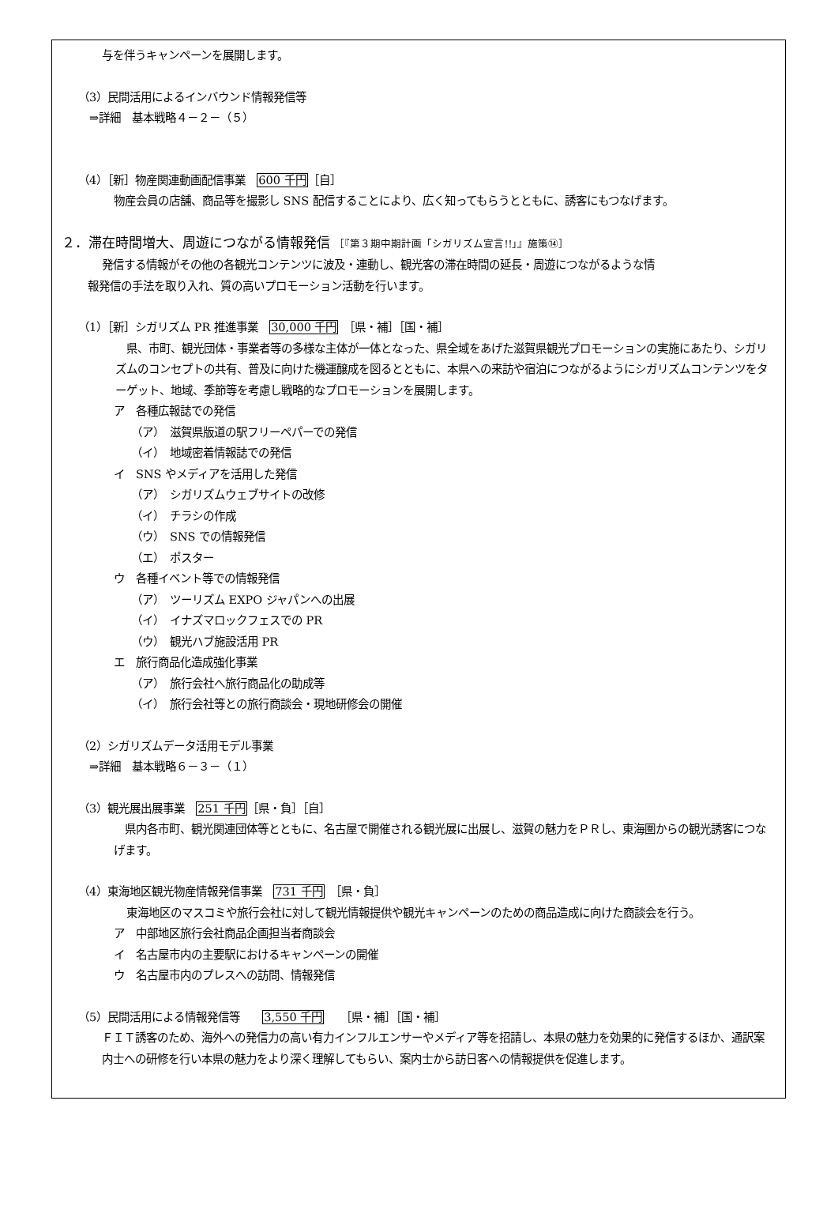与を伴うキャンペーンを展開します。
（3）民間活用によるインバウンド情報発信等
⇒詳細　基本戦略４－２－（５）
（4）［新］物産関連動画配信事業　600 千円［自］
物産会員の店舗、商品等を撮影し SNS 配信することにより、広く知ってもらうとともに、誘客にもつなげます。
２．滞在時間増大、周遊につながる情報発信 ［『第３期中期計画「シガリズム宣言!!」』施策⑭］
発信する情報がその他の各観光コンテンツに波及・連動し、観光客の滞在時間の延長・周遊につながるような情
報発信の手法を取り入れ、質の高いプロモーション活動を行います。
（1）［新］シガリズム PR 推進事業　30,000 千円　［県・補］［国・補］
県、市町、観光団体・事業者等の多様な主体が一体となった、県全域をあげた滋賀県観光プロモーションの実施にあたり、シガリズムのコンセプトの共有、普及に向けた機運醸成を図るとともに、本県への来訪や宿泊につながるようにシガリズムコンテンツをターゲット、地域、季節等を考慮し戦略的なプロモーションを展開します。
ア　各種広報誌での発信
（ア）　滋賀県版道の駅フリーペパーでの発信
（イ）　地域密着情報誌での発信
イ　SNS やメディアを活用した発信
（ア）　シガリズムウェブサイトの改修
（イ）　チラシの作成
（ウ）　SNS での情報発信
（エ）　ポスター
ウ　各種イベント等での情報発信
（ア）　ツーリズム EXPO ジャパンへの出展
（イ）　イナズマロックフェスでの PR
（ウ）　観光ハブ施設活用 PR
エ　旅行商品化造成強化事業
（ア）　旅行会社へ旅行商品化の助成等
（イ）　旅行会社等との旅行商談会・現地研修会の開催
（2）シガリズムデータ活用モデル事業
⇒詳細　基本戦略６－３－（１）
（3）観光展出展事業　251 千円［県・負］［自］
県内各市町、観光関連団体等とともに、名古屋で開催される観光展に出展し、滋賀の魅力をＰＲし、東海圏からの観光誘客につなげます。
（4）東海地区観光物産情報発信事業　731 千円　［県・負］
東海地区のマスコミや旅行会社に対して観光情報提供や観光キャンペーンのための商品造成に向けた商談会を行う。
ア　中部地区旅行会社商品企画担当者商談会
イ　名古屋市内の主要駅におけるキャンペーンの開催
ウ　名古屋市内のプレスへの訪問、情報発信
（5）民間活用による情報発信等　　3,550 千円　　［県・補］［国・補］
ＦＩＴ誘客のため、海外への発信力の高い有力インフルエンサーやメディア等を招請し、本県の魅力を効果的に発信するほか、通訳案内士への研修を行い本県の魅力をより深く理解してもらい、案内士から訪日客への情報提供を促進します。